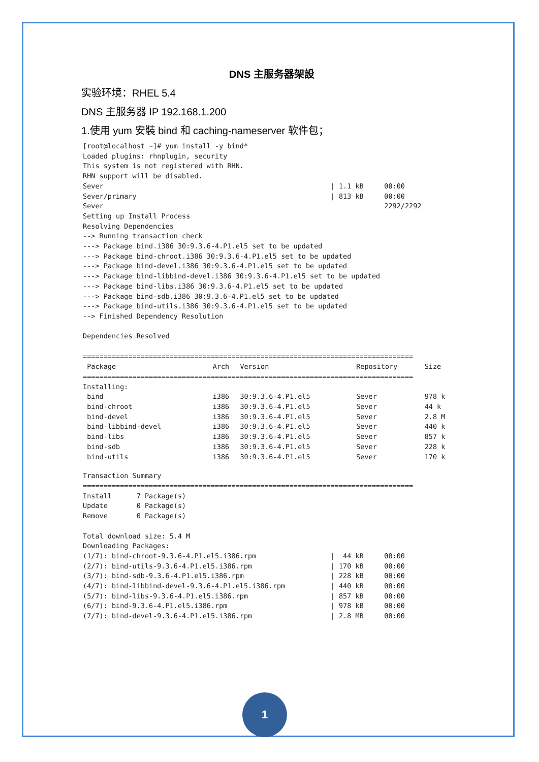DNS 主服务器架設
实验环境：RHEL 5.4
DNS 主服务器 IP 192.168.1.200
1.使用 yum 安裝 bind 和 caching-nameserver 软件包；
[root@localhost ~]# yum install -y bind*
Loaded plugins: rhnplugin, security
This system is not registered with RHN.
RHN support will be disabled.
Sever                                                       | 1.1 kB     00:00
Sever/primary                                               | 813 kB     00:00
Sever                                                                    2292/2292
Setting up Install Process
Resolving Dependencies
--> Running transaction check
---> Package bind.i386 30:9.3.6-4.P1.el5 set to be updated
---> Package bind-chroot.i386 30:9.3.6-4.P1.el5 set to be updated
---> Package bind-devel.i386 30:9.3.6-4.P1.el5 set to be updated
---> Package bind-libbind-devel.i386 30:9.3.6-4.P1.el5 set to be updated
---> Package bind-libs.i386 30:9.3.6-4.P1.el5 set to be updated
---> Package bind-sdb.i386 30:9.3.6-4.P1.el5 set to be updated
---> Package bind-utils.i386 30:9.3.6-4.P1.el5 set to be updated
--> Finished Dependency Resolution

Dependencies Resolved

================================================================================
| Package | Arch | Version | Repository | Size |
| --- | --- | --- | --- | --- |
| ================================================================================ | | | | |
| Installing: | | | | |
| bind | i386 | 30:9.3.6-4.P1.el5 | Sever | 978 k |
| bind-chroot | i386 | 30:9.3.6-4.P1.el5 | Sever | 44 k |
| bind-devel | i386 | 30:9.3.6-4.P1.el5 | Sever | 2.8 M |
| bind-libbind-devel | i386 | 30:9.3.6-4.P1.el5 | Sever | 440 k |
| bind-libs | i386 | 30:9.3.6-4.P1.el5 | Sever | 857 k |
| bind-sdb | i386 | 30:9.3.6-4.P1.el5 | Sever | 228 k |
| bind-utils | i386 | 30:9.3.6-4.P1.el5 | Sever | 170 k |
Transaction Summary
================================================================================
Install      7 Package(s)
Update       0 Package(s)
Remove       0 Package(s)

Total download size: 5.4 M
Downloading Packages:
(1/7): bind-chroot-9.3.6-4.P1.el5.i386.rpm                  |  44 kB     00:00
(2/7): bind-utils-9.3.6-4.P1.el5.i386.rpm                   | 170 kB     00:00
(3/7): bind-sdb-9.3.6-4.P1.el5.i386.rpm                     | 228 kB     00:00
(4/7): bind-libbind-devel-9.3.6-4.P1.el5.i386.rpm           | 440 kB     00:00
(5/7): bind-libs-9.3.6-4.P1.el5.i386.rpm                    | 857 kB     00:00
(6/7): bind-9.3.6-4.P1.el5.i386.rpm                         | 978 kB     00:00
(7/7): bind-devel-9.3.6-4.P1.el5.i386.rpm                   | 2.8 MB     00:00
1